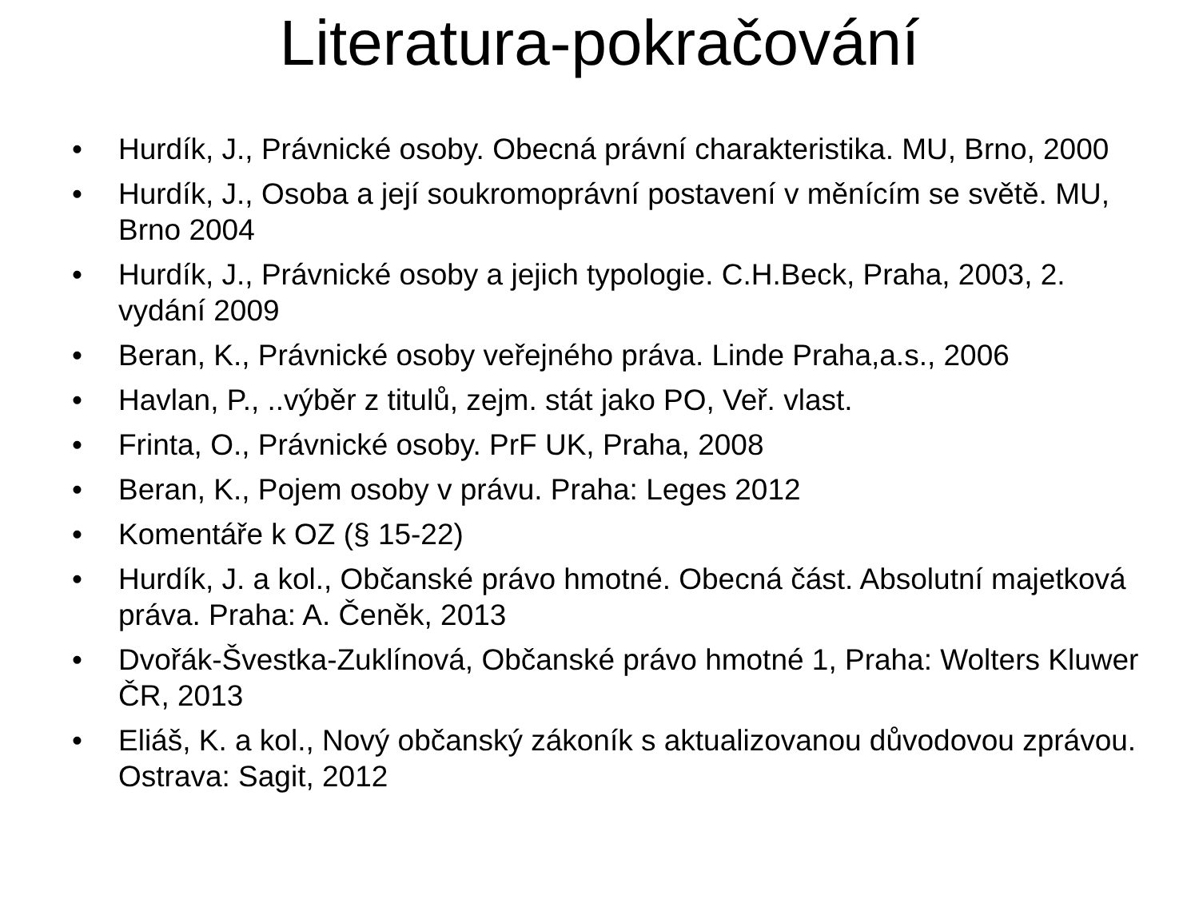Literatura-pokračování
• Hurdík, J., Právnické osoby. Obecná právní charakteristika. MU, Brno, 2000
• Hurdík, J., Osoba a její soukromoprávní postavení v měnícím se světě. MU, Brno 2004
• Hurdík, J., Právnické osoby a jejich typologie. C.H.Beck, Praha, 2003, 2. vydání 2009
• Beran, K., Právnické osoby veřejného práva. Linde Praha,a.s., 2006
• Havlan, P., ..výběr z titulů, zejm. stát jako PO, Veř. vlast.
• Frinta, O., Právnické osoby. PrF UK, Praha, 2008
• Beran, K., Pojem osoby v právu. Praha: Leges 2012
• Komentáře k OZ (§ 15-22)
• Hurdík, J. a kol., Občanské právo hmotné. Obecná část. Absolutní majetková práva. Praha: A. Čeněk, 2013
• Dvořák-Švestka-Zuklínová, Občanské právo hmotné 1, Praha: Wolters Kluwer ČR, 2013
• Eliáš, K. a kol., Nový občanský zákoník s aktualizovanou důvodovou zprávou. Ostrava: Sagit, 2012